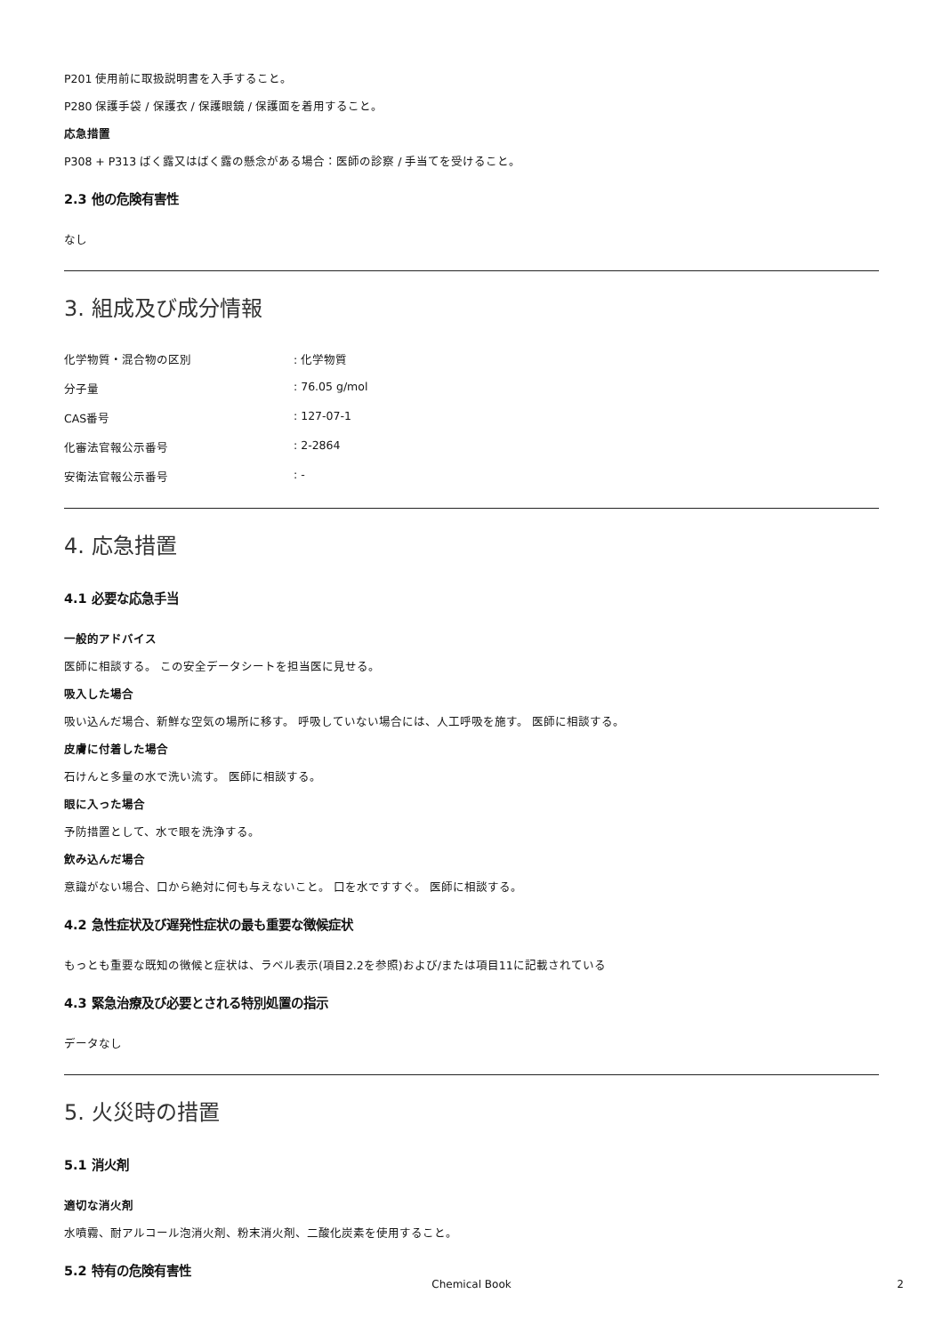P201 使用前に取扱説明書を入手すること。
P280 保護手袋 / 保護衣 / 保護眼鏡 / 保護面を着用すること。
応急措置
P308 + P313 ばく露又はばく露の懸念がある場合：医師の診察 / 手当てを受けること。
2.3 他の危険有害性
なし
3. 組成及び成分情報
化学物質・混合物の区別 : 化学物質
分子量 : 76.05 g/mol
CAS番号 : 127-07-1
化審法官報公示番号 : 2-2864
安衛法官報公示番号 : -
4. 応急措置
4.1 必要な応急手当
一般的アドバイス
医師に相談する。 この安全データシートを担当医に見せる。
吸入した場合
吸い込んだ場合、新鮮な空気の場所に移す。 呼吸していない場合には、人工呼吸を施す。 医師に相談する。
皮膚に付着した場合
石けんと多量の水で洗い流す。 医師に相談する。
眼に入った場合
予防措置として、水で眼を洗浄する。
飲み込んだ場合
意識がない場合、口から絶対に何も与えないこと。 口を水ですすぐ。 医師に相談する。
4.2 急性症状及び遅発性症状の最も重要な徴候症状
もっとも重要な既知の徴候と症状は、ラベル表示(項目2.2を参照)および/または項目11に記載されている
4.3 緊急治療及び必要とされる特別処置の指示
データなし
5. 火災時の措置
5.1 消火剤
適切な消火剤
水噴霧、耐アルコール泡消火剤、粉末消火剤、二酸化炭素を使用すること。
5.2 特有の危険有害性
Chemical Book 2